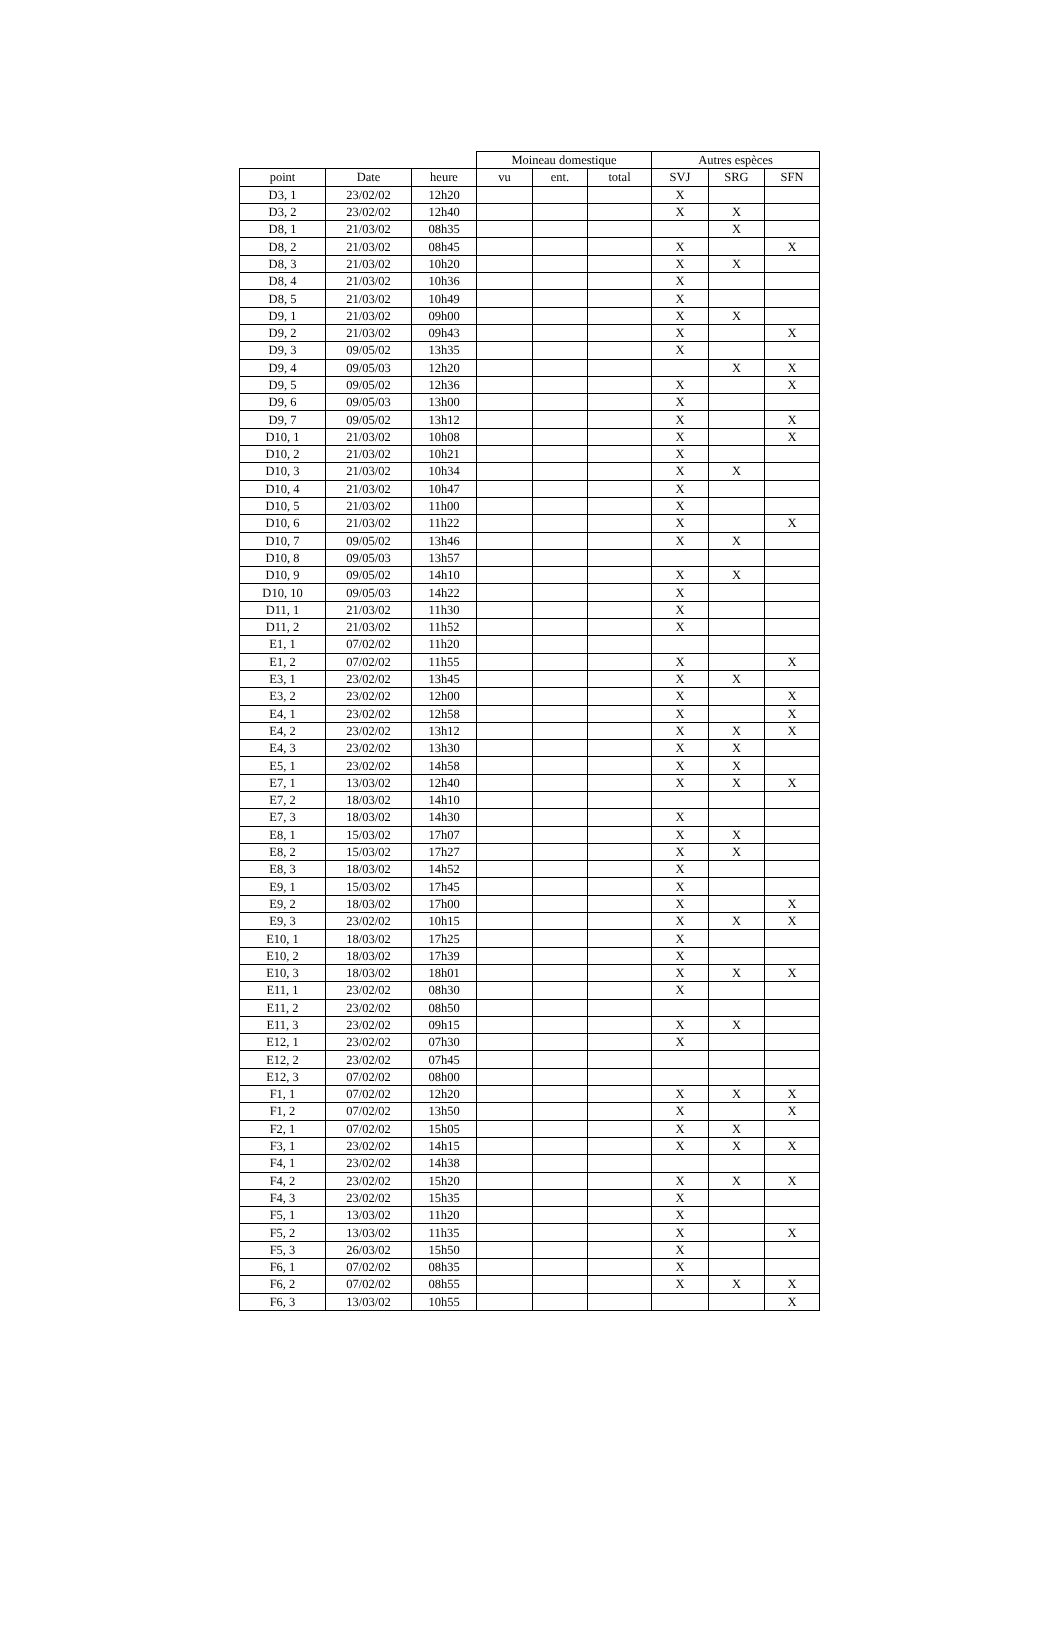| | | | Moineau domestique | | | Autres espèces | | |
| --- | --- | --- | --- | --- | --- | --- | --- | --- |
| point | Date | heure | vu | ent. | total | SVJ | SRG | SFN |
| D3, 1 | 23/02/02 | 12h20 | | | | X | | |
| D3, 2 | 23/02/02 | 12h40 | | | | X | X | |
| D8, 1 | 21/03/02 | 08h35 | | | | | X | |
| D8, 2 | 21/03/02 | 08h45 | | | | X | | X |
| D8, 3 | 21/03/02 | 10h20 | | | | X | X | |
| D8, 4 | 21/03/02 | 10h36 | | | | X | | |
| D8, 5 | 21/03/02 | 10h49 | | | | X | | |
| D9, 1 | 21/03/02 | 09h00 | | | | X | X | |
| D9, 2 | 21/03/02 | 09h43 | | | | X | | X |
| D9, 3 | 09/05/02 | 13h35 | | | | X | | |
| D9, 4 | 09/05/03 | 12h20 | | | | | X | X |
| D9, 5 | 09/05/02 | 12h36 | | | | X | | X |
| D9, 6 | 09/05/03 | 13h00 | | | | X | | |
| D9, 7 | 09/05/02 | 13h12 | | | | X | | X |
| D10, 1 | 21/03/02 | 10h08 | | | | X | | X |
| D10, 2 | 21/03/02 | 10h21 | | | | X | | |
| D10, 3 | 21/03/02 | 10h34 | | | | X | X | |
| D10, 4 | 21/03/02 | 10h47 | | | | X | | |
| D10, 5 | 21/03/02 | 11h00 | | | | X | | |
| D10, 6 | 21/03/02 | 11h22 | | | | X | | X |
| D10, 7 | 09/05/02 | 13h46 | | | | X | X | |
| D10, 8 | 09/05/03 | 13h57 | | | | | | |
| D10, 9 | 09/05/02 | 14h10 | | | | X | X | |
| D10, 10 | 09/05/03 | 14h22 | | | | X | | |
| D11, 1 | 21/03/02 | 11h30 | | | | X | | |
| D11, 2 | 21/03/02 | 11h52 | | | | X | | |
| E1, 1 | 07/02/02 | 11h20 | | | | | | |
| E1, 2 | 07/02/02 | 11h55 | | | | X | | X |
| E3, 1 | 23/02/02 | 13h45 | | | | X | X | |
| E3, 2 | 23/02/02 | 12h00 | | | | X | | X |
| E4, 1 | 23/02/02 | 12h58 | | | | X | | X |
| E4, 2 | 23/02/02 | 13h12 | | | | X | X | X |
| E4, 3 | 23/02/02 | 13h30 | | | | X | X | |
| E5, 1 | 23/02/02 | 14h58 | | | | X | X | |
| E7, 1 | 13/03/02 | 12h40 | | | | X | X | X |
| E7, 2 | 18/03/02 | 14h10 | | | | | | |
| E7, 3 | 18/03/02 | 14h30 | | | | X | | |
| E8, 1 | 15/03/02 | 17h07 | | | | X | X | |
| E8, 2 | 15/03/02 | 17h27 | | | | X | X | |
| E8, 3 | 18/03/02 | 14h52 | | | | X | | |
| E9, 1 | 15/03/02 | 17h45 | | | | X | | |
| E9, 2 | 18/03/02 | 17h00 | | | | X | | X |
| E9, 3 | 23/02/02 | 10h15 | | | | X | X | X |
| E10, 1 | 18/03/02 | 17h25 | | | | X | | |
| E10, 2 | 18/03/02 | 17h39 | | | | X | | |
| E10, 3 | 18/03/02 | 18h01 | | | | X | X | X |
| E11, 1 | 23/02/02 | 08h30 | | | | X | | |
| E11, 2 | 23/02/02 | 08h50 | | | | | | |
| E11, 3 | 23/02/02 | 09h15 | | | | X | X | |
| E12, 1 | 23/02/02 | 07h30 | | | | X | | |
| E12, 2 | 23/02/02 | 07h45 | | | | | | |
| E12, 3 | 07/02/02 | 08h00 | | | | | | |
| F1, 1 | 07/02/02 | 12h20 | | | | X | X | X |
| F1, 2 | 07/02/02 | 13h50 | | | | X | | X |
| F2, 1 | 07/02/02 | 15h05 | | | | X | X | |
| F3, 1 | 23/02/02 | 14h15 | | | | X | X | X |
| F4, 1 | 23/02/02 | 14h38 | | | | | | |
| F4, 2 | 23/02/02 | 15h20 | | | | X | X | X |
| F4, 3 | 23/02/02 | 15h35 | | | | X | | |
| F5, 1 | 13/03/02 | 11h20 | | | | X | | |
| F5, 2 | 13/03/02 | 11h35 | | | | X | | X |
| F5, 3 | 26/03/02 | 15h50 | | | | X | | |
| F6, 1 | 07/02/02 | 08h35 | | | | X | | |
| F6, 2 | 07/02/02 | 08h55 | | | | X | X | X |
| F6, 3 | 13/03/02 | 10h55 | | | | | | X |